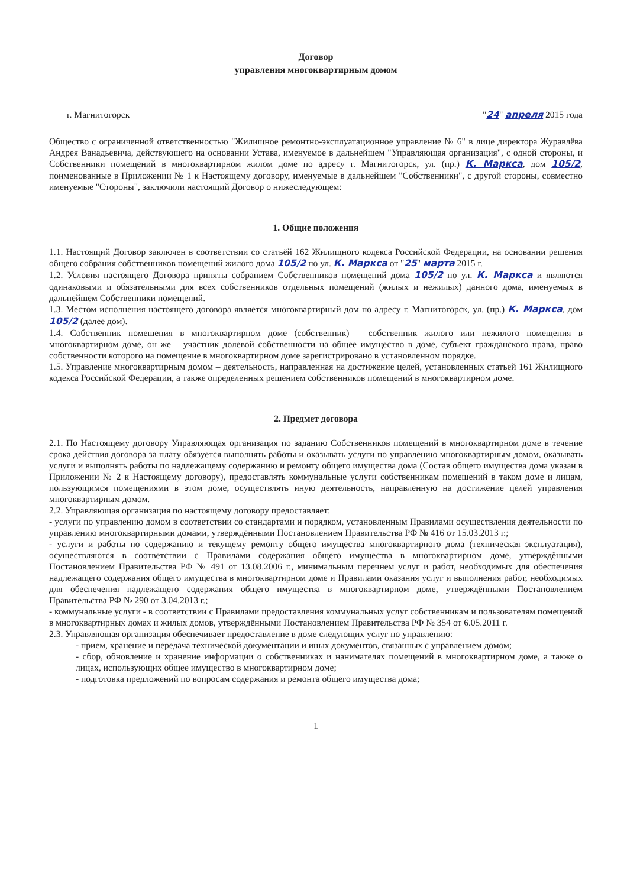Договор
управления многоквартирным домом
г. Магнитогорск "24" апреля 2015 года
Общество с ограниченной ответственностью "Жилищное ремонтно-эксплуатационное управление № 6" в лице директора Журавлёва Андрея Ванадьевича, действующего на основании Устава, именуемое в дальнейшем "Управляющая организация", с одной стороны, и Собственники помещений в многоквартирном жилом доме по адресу г. Магнитогорск, ул. (пр.) К. Маркса, дом 105/2, поименованные в Приложении № 1 к Настоящему договору, именуемые в дальнейшем "Собственники", с другой стороны, совместно именуемые "Стороны", заключили настоящий Договор о нижеследующем:
1. Общие положения
1.1. Настоящий Договор заключен в соответствии со статьёй 162 Жилищного кодекса Российской Федерации, на основании решения общего собрания собственников помещений жилого дома 105/2 по ул. К. Маркса от "25" марта 2015 г.
1.2. Условия настоящего Договора приняты собранием Собственников помещений дома 105/2 по ул. К. Маркса и являются одинаковыми и обязательными для всех собственников отдельных помещений (жилых и нежилых) данного дома, именуемых в дальнейшем Собственники помещений.
1.3. Местом исполнения настоящего договора является многоквартирный дом по адресу г. Магнитогорск, ул. (пр.) К. Маркса, дом 105/2 (далее дом).
1.4. Собственник помещения в многоквартирном доме (собственник) – собственник жилого или нежилого помещения в многоквартирном доме, он же – участник долевой собственности на общее имущество в доме, субъект гражданского права, право собственности которого на помещение в многоквартирном доме зарегистрировано в установленном порядке.
1.5. Управление многоквартирным домом – деятельность, направленная на достижение целей, установленных статьей 161 Жилищного кодекса Российской Федерации, а также определенных решением собственников помещений в многоквартирном доме.
2. Предмет договора
2.1. По Настоящему договору Управляющая организация по заданию Собственников помещений в многоквартирном доме в течение срока действия договора за плату обязуется выполнять работы и оказывать услуги по управлению многоквартирным домом, оказывать услуги и выполнять работы по надлежащему содержанию и ремонту общего имущества дома (Состав общего имущества дома указан в Приложении № 2 к Настоящему договору), предоставлять коммунальные услуги собственникам помещений в таком доме и лицам, пользующимся помещениями в этом доме, осуществлять иную деятельность, направленную на достижение целей управления многоквартирным домом.
2.2. Управляющая организация по настоящему договору предоставляет:
- услуги по управлению домом в соответствии со стандартами и порядком, установленным Правилами осуществления деятельности по управлению многоквартирными домами, утверждёнными Постановлением Правительства РФ № 416 от 15.03.2013 г.;
- услуги и работы по содержанию и текущему ремонту общего имущества многоквартирного дома (техническая эксплуатация), осуществляются в соответствии с Правилами содержания общего имущества в многоквартирном доме, утверждёнными Постановлением Правительства РФ № 491 от 13.08.2006 г., минимальным перечнем услуг и работ, необходимых для обеспечения надлежащего содержания общего имущества в многоквартирном доме и Правилами оказания услуг и выполнения работ, необходимых для обеспечения надлежащего содержания общего имущества в многоквартирном доме, утверждёнными Постановлением Правительства РФ № 290 от 3.04.2013 г.;
- коммунальные услуги - в соответствии с Правилами предоставления коммунальных услуг собственникам и пользователям помещений в многоквартирных домах и жилых домов, утверждёнными Постановлением Правительства РФ № 354 от 6.05.2011 г.
2.3. Управляющая организация обеспечивает предоставление в доме следующих услуг по управлению:
- прием, хранение и передача технической документации и иных документов, связанных с управлением домом;
- сбор, обновление и хранение информации о собственниках и нанимателях помещений в многоквартирном доме, а также о лицах, использующих общее имущество в многоквартирном доме;
- подготовка предложений по вопросам содержания и ремонта общего имущества дома;
1